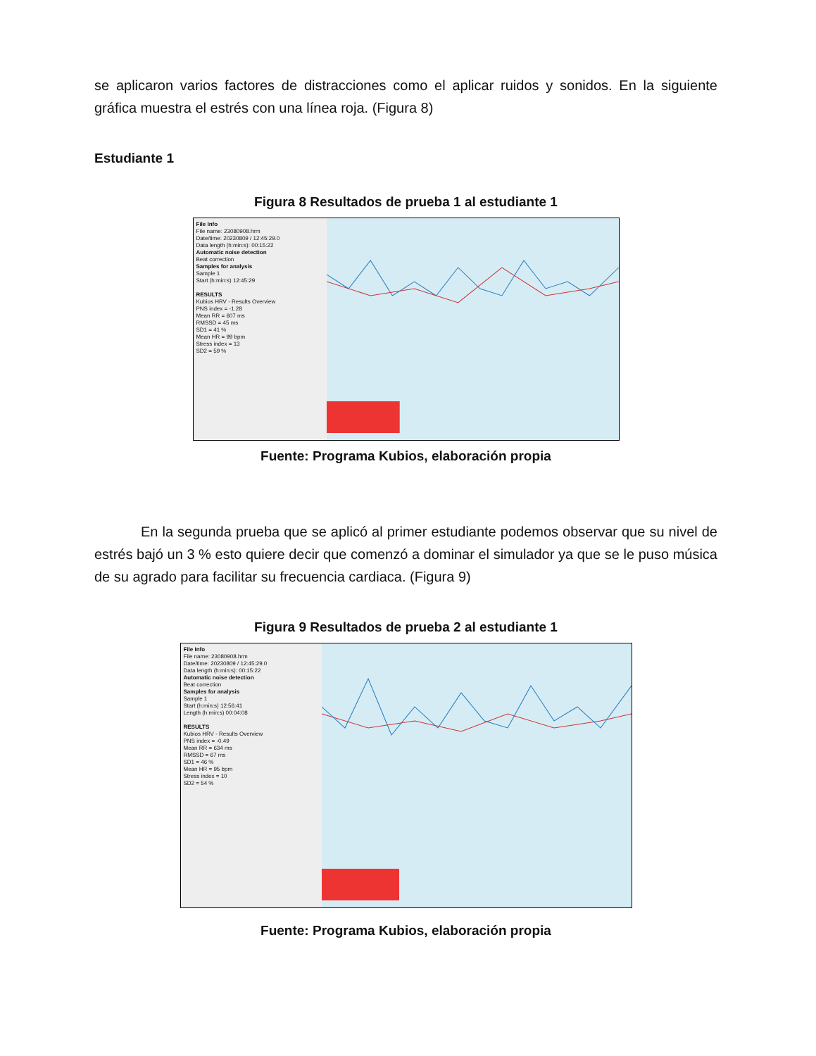se aplicaron varios factores de distracciones como el aplicar ruidos y sonidos. En la siguiente gráfica muestra el estrés con una línea roja. (Figura 8)
Estudiante 1
Figura 8 Resultados de prueba 1 al estudiante 1
File Info
File name: 23080908.hrm
Date/time: 20230809 / 12:45:29.0
Data length (h:min:s): 00:15:22
Automatic noise detection
Beat correction
Samples for analysis
Sample 1
Start (h:min:s) 12:45:29
RESULTS
Kubios HRV - Results Overview
PNS index = -1.28
Mean RR = 607 ms
RMSSD = 45 ms
SD1 = 41 %
Mean HR = 99 bpm
Stress index = 13
SD2 = 59 %
Fuente: Programa Kubios, elaboración propia
En la segunda prueba que se aplicó al primer estudiante podemos observar que su nivel de estrés bajó un 3 % esto quiere decir que comenzó a dominar el simulador ya que se le puso música de su agrado para facilitar su frecuencia cardiaca. (Figura 9)
Figura 9 Resultados de prueba 2 al estudiante 1
File Info
File name: 23080908.hrm
Date/time: 20230809 / 12:45:29.0
Data length (h:min:s): 00:15:22
Automatic noise detection
Beat correction
Samples for analysis
Sample 1
Start (h:min:s) 12:56:41
Length (h:min:s) 00:04:08
RESULTS
Kubios HRV - Results Overview
PNS index = -0.49
Mean RR = 634 ms
RMSSD = 67 ms
SD1 = 46 %
Mean HR = 95 bpm
Stress index = 10
SD2 = 54 %
Fuente: Programa Kubios, elaboración propia